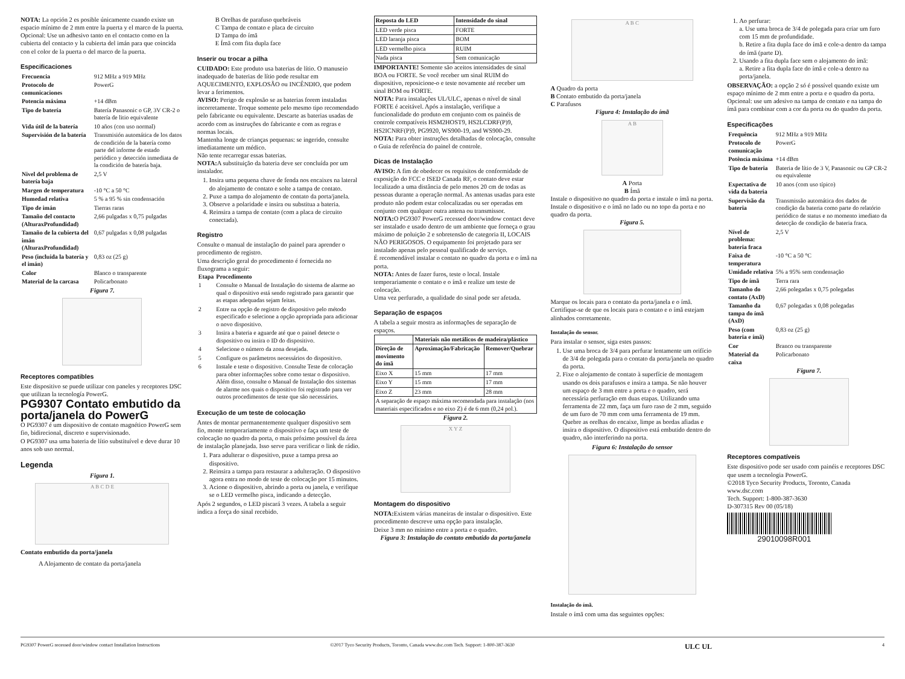NOTA: La opción 2 es posible únicamente cuando existe un espacio mínimo de 2 mm entre la puerta y el marco de la puerta.
Opcional: Use un adhesivo tanto en el contacto como en la cubierta del contacto y la cubierta del imán para que coincida con el color de la puerta o del marco de la puerta.
Especificaciones
| Frecuencia | 912 MHz a 919 MHz |
| Protocolo de comunicaciones | PowerG |
| Potencia máxima | +14 dBm |
| Tipo de batería | Batería Panasonic o GP, 3V CR-2 o batería de litio equivalente |
| Vida útil de la batería | 10 años (con uso normal) |
| Supervisión de la batería | Transmisión automática de los datos de condición de la batería como parte del informe de estado periódico y detección inmediata de la condición de batería baja. |
| Nivel del problema de batería baja | 2,5 V |
| Margen de temperatura | -10 °C a 50 °C |
| Humedad relativa | 5 % a 95 % sin condensación |
| Tipo de imán | Tierras raras |
| Tamaño del contacto (AlturaxProfundidad) | 2,66 pulgadas x 0,75 pulgadas |
| Tamaño de la cubierta del imán (AlturaxProfundidad) | 0,67 pulgadas x 0,08 pulgadas |
| Peso (incluida la batería y el imán) | 0,83 oz (25 g) |
| Color | Blanco o transparente |
| Material de la carcasa | Policarbonato |
Figura 7.
Receptores compatibles
Este dispositivo se puede utilizar con paneles y receptores DSC que utilizan la tecnología PowerG.
PG9307 Contato embutido da porta/janela do PowerG
O PG9307 é um dispositivo de contato magnético PowerG sem fio, bidirecional, discreto e supervisionado.
O PG9307 usa uma bateria de lítio substituível e deve durar 10 anos sob uso normal.
Legenda
Figura 1.
A B C D E
Contato embutido da porta/janela
A Alojamento de contato da porta/janela
B Orelhas de parafuso quebráveis
C Tampa de contato e placa de circuito
D Tampa do ímã
E Ímã com fita dupla face
Inserir ou trocar a pilha
CUIDADO: Este produto usa baterias de lítio. O manuseio inadequado de baterias de lítio pode resultar em AQUECIMENTO, EXPLOSÃO ou INCÊNDIO, que podem levar a ferimentos.
AVISO: Perigo de explosão se as baterias forem instaladas incorretamente. Troque somente pelo mesmo tipo recomendado pelo fabricante ou equivalente. Descarte as baterias usadas de acordo com as instruções do fabricante e com as regras e normas locais.
Mantenha longe de crianças pequenas: se ingerido, consulte imediatamente um médico.
Não tente recarregar essas baterias.
NOTA: A substituição da bateria deve ser concluída por um instalador.
1. Insira uma pequena chave de fenda nos encaixes na lateral do alojamento de contato e solte a tampa de contato.
2. Puxe a tampa do alojamento de contato da porta/janela.
3. Observe a polaridade e insira ou substitua a bateria.
4. Reinsira a tampa de contato (com a placa de circuito conectada).
Registro
Consulte o manual de instalação do painel para aprender o procedimento de registro.
Uma descrição geral do procedimento é fornecida no fluxograma a seguir:
| Etapa | Procedimento |
| --- | --- |
| 1 | Consulte o Manual de Instalação do sistema de alarme ao qual o dispositivo está sendo registrado para garantir que as etapas adequadas sejam feitas. |
| 2 | Entre na opção de registro de dispositivo pelo método especificado e selecione a opção apropriada para adicionar o novo dispositivo. |
| 3 | Insira a bateria e aguarde até que o painel detecte o dispositivo ou insira o ID do dispositivo. |
| 4 | Selecione o número da zona desejada. |
| 5 | Configure os parâmetros necessários do dispositivo. |
| 6 | Instale e teste o dispositivo. Consulte Teste de colocação para obter informações sobre como testar o dispositivo. Além disso, consulte o Manual de Instalação dos sistemas de alarme nos quais o dispositivo foi registrado para ver outros procedimentos de teste que são necessários. |
Execução de um teste de colocação
Antes de montar permanentemente qualquer dispositivo sem fio, monte temporariamente o dispositivo e faça um teste de colocação no quadro da porta, o mais próximo possível da área de instalação planejada. Isso serve para verificar o link de rádio.
1. Para adulterar o dispositivo, puxe a tampa presa ao dispositivo.
2. Reinsira a tampa para restaurar a adulteração. O dispositivo agora entra no modo de teste de colocação por 15 minutos.
3. Acione o dispositivo, abrindo a porta ou janela, e verifique se o LED vermelho pisca, indicando a detecção.
Após 2 segundos, o LED piscará 3 vezes. A tabela a seguir indica a força do sinal recebido.
| Reposta do LED | Intensidade do sinal |
| --- | --- |
| LED verde pisca | FORTE |
| LED laranja pisca | BOM |
| LED vermelho pisca | RUIM |
| Nada pisca | Sem comunicação |
IMPORTANTE! Somente são aceitos intensidades de sinal BOA ou FORTE. Se você receber um sinal RUIM do dispositivo, reposicione-o e teste novamente até receber um sinal BOM ou FORTE.
NOTA: Para instalações UL/ULC, apenas o nível de sinal FORTE é aceitável. Após a instalação, verifique a funcionalidade do produto em conjunto com os painéis de controle compatíveis HSM2HOST9, HS2LCDRF(P)9, HS2ICNRF(P)9, PG9920, WS900-19, and WS900-29.
NOTA: Para obter instruções detalhadas de colocação, consulte o Guia de referência do painel de controle.
Dicas de Instalação
AVISO: A fim de obedecer os requisitos de conformidade de exposição do FCC e ISED Canada RF, o contato deve estar localizado a uma distância de pelo menos 20 cm de todas as pessoas durante a operação normal. As antenas usadas para este produto não podem estar colocalizadas ou ser operadas em conjunto com qualquer outra antena ou transmissor.
NOTA: O PG9307 PowerG recessed door/window contact deve ser instalado e usado dentro de um ambiente que forneça o grau máximo de poluição 2 e sobretensão de categoria II, LOCAIS NÃO PERIGOSOS. O equipamento foi projetado para ser instalado apenas pelo pessoal qualificado de serviço.
É recomendável instalar o contato no quadro da porta e o ímã na porta.
NOTA: Antes de fazer furos, teste o local. Instale temporariamente o contato e o ímã e realize um teste de colocação.
Uma vez perfurado, a qualidade do sinal pode ser afetada.
Separação de espaços
A tabela a seguir mostra as informações de separação de espaços.
| | Materiais não metálicos de madeira/plástico | |
| --- | --- | --- |
| Direção de movimento do ímã | Aproximação/Fabricação | Remover/Quebrar |
| Eixo X | 15 mm | 17 mm |
| Eixo Y | 15 mm | 17 mm |
| Eixo Z | 23 mm | 28 mm |
| A separação de espaço máxima recomendada para instalação (nos materiais especificados e no eixo Z) é de 6 mm (0,24 pol.). | | |
Figura 2.
X Y Z
Montagem do dispositivo
NOTA: Existem várias maneiras de instalar o dispositivo. Este procedimento descreve uma opção para instalação.
Deixe 3 mm no mínimo entre a porta e o quadro.
Figura 3: Instalação do contato embutido da porta/janela
A B C
A Quadro da porta
B Contato embutido da porta/janela
C Parafusos
Figura 4: Instalação do ímã
A B
A Porta
B Ímã
Instale o dispositivo no quadro da porta e instale o ímã na porta. Instale o dispositivo e o ímã no lado ou no topo da porta e no quadro da porta.
Figura 5.
Marque os locais para o contato da porta/janela e o ímã. Certifique-se de que os locais para o contato e o ímã estejam alinhados corretamente.
Instalação do sensor.
Para instalar o sensor, siga estes passos:
1. Use uma broca de 3/4 para perfurar lentamente um orifício de 3/4 de polegada para o contato da porta/janela no quadro da porta.
2. Fixe o alojamento de contato à superfície de montagem usando os dois parafusos e insira a tampa. Se não houver um espaço de 3 mm entre a porta e o quadro, será necessária perfuração em duas etapas. Utilizando uma ferramenta de 22 mm, faça um furo raso de 2 mm, seguido de um furo de 70 mm com uma ferramenta de 19 mm. Quebre as orelhas do encaixe, limpe as bordas afiadas e insira o dispositivo. O dispositivo está embutido dentro do quadro, não interferindo na porta.
Figura 6: Instalação do sensor
Instalação do ímã.
Instale o ímã com uma das seguintes opções:
1. Ao perfurar:
a. Use uma broca de 3/4 de polegada para criar um furo com 15 mm de profundidade.
b. Retire a fita dupla face do ímã e cole-a dentro da tampa do ímã (parte D).
2. Usando a fita dupla face sem o alojamento do ímã:
a. Retire a fita dupla face do ímã e cole-a dentro na porta/janela.
OBSERVAÇÃO: a opção 2 só é possível quando existe um espaço mínimo de 2 mm entre a porta e o quadro da porta.
Opcional: use um adesivo na tampa de contato e na tampa do ímã para combinar com a cor da porta ou do quadro da porta.
Especificações
| Frequência | 912 MHz a 919 MHz |
| Protocolo de comunicação | PowerG |
| Potência máxima | +14 dBm |
| Tipo de bateria | Bateria de lítio de 3 V, Panasonic ou GP CR-2 ou equivalente |
| Expectativa de vida da bateria | 10 anos (com uso típico) |
| Supervisão da bateria | Transmissão automática dos dados de condição da bateria como parte do relatório periódico de status e no momento imediato da detecção de condição de bateria fraca. |
| Nível de problema: bateria fraca | 2,5 V |
| Faixa de temperatura | -10 °C a 50 °C |
| Umidade relativa | 5% a 95% sem condensação |
| Tipo de ímã | Terra rara |
| Tamanho do contato (AxD) | 2,66 polegadas x 0,75 polegadas |
| Tamanho da tampa do ímã (AxD) | 0,67 polegadas x 0,08 polegadas |
| Peso (com bateria e ímã) | 0,83 oz (25 g) |
| Cor | Branco ou transparente |
| Material da caixa | Policarbonato |
Figura 7.
Receptores compatíveis
Este dispositivo pode ser usado com painéis e receptores DSC que usem a tecnologia PowerG.
©2018 Tyco Security Products, Toronto, Canada
www.dsc.com
Tech. Support: 1-800-387-3630
D-307315 Rev 00 (05/18)
29010098R001
PG9307 PowerG recessed door/window contact Installation Instructions ©2017 Tyco Security Products, Toronto, Canada www.dsc.com Tech. Support: 1-800-387-3630 ULC UL 4